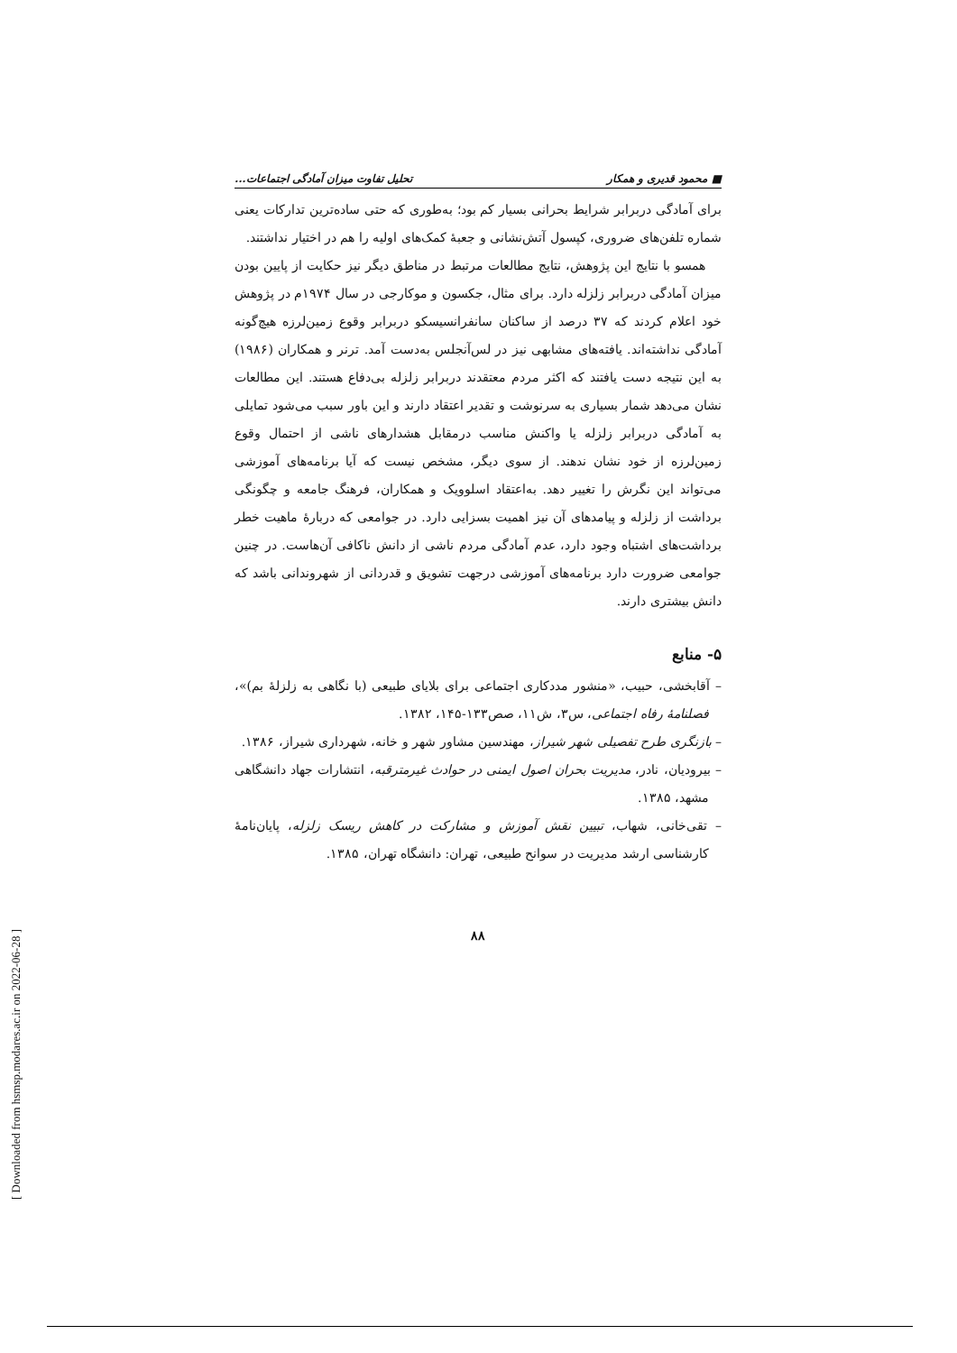■ محمود قدیری و همکار تحلیل تفاوت میزان آمادگی اجتماعات...
برای آمادگی دربرابر شرایط بحرانی بسیار کم بود؛ به‌طوری که حتی ساده‌ترین تدارکات یعنی شماره تلفن‌های ضروری، کپسول آتش‌نشانی و جعبهٔ کمک‌های اولیه را هم در اختیار نداشتند.
همسو با نتایج این پژوهش، نتایج مطالعات مرتبط در مناطق دیگر نیز حکایت از پایین بودن میزان آمادگی دربرابر زلزله دارد. برای مثال، جکسون و موکارجی در سال ۱۹۷۴م در پژوهش خود اعلام کردند که ۳۷ درصد از ساکنان سانفرانسیسکو دربرابر وقوع زمین‌لرزه هیچ‌گونه آمادگی نداشته‌اند. یافته‌های مشابهی نیز در لس‌آنجلس به‌دست آمد. ترنر و همکاران (۱۹۸۶) به این نتیجه دست یافتند که اکثر مردم معتقدند دربرابر زلزله بی‌دفاع هستند. این مطالعات نشان می‌دهد شمار بسیاری به سرنوشت و تقدیر اعتقاد دارند و این باور سبب می‌شود تمایلی به آمادگی دربرابر زلزله یا واکنش مناسب درمقابل هشدارهای ناشی از احتمال وقوع زمین‌لرزه از خود نشان ندهند. از سوی دیگر، مشخص نیست که آیا برنامه‌های آموزشی می‌تواند این نگرش را تغییر دهد. به‌اعتقاد اسلوویک و همکاران، فرهنگ جامعه و چگونگی برداشت از زلزله و پیامدهای آن نیز اهمیت بسزایی دارد. در جوامعی که دربارهٔ ماهیت خطر برداشت‌های اشتباه وجود دارد، عدم آمادگی مردم ناشی از دانش ناکافی آن‌هاست. در چنین جوامعی ضرورت دارد برنامه‌های آموزشی درجهت تشویق و قدردانی از شهروندانی باشد که دانش بیشتری دارند.
۵- منابع
– آقابخشی، حبیب، «منشور مددکاری اجتماعی برای بلایای طبیعی (با نگاهی به زلزلهٔ بم)»، فصلنامهٔ رفاه اجتماعی، س۳، ش۱۱، صص۱۳۳-۱۴۵، ۱۳۸۲.
– بازنگری طرح تفصیلی شهر شیراز، مهندسین مشاور شهر و خانه، شهرداری شیراز، ۱۳۸۶.
– بیرودیان، نادر، مدیریت بحران اصول ایمنی در حوادث غیرمترقبه، انتشارات جهاد دانشگاهی مشهد، ۱۳۸۵.
– تقی‌خانی، شهاب، تبیین نقش آموزش و مشارکت در کاهش ریسک زلزله، پایان‌نامهٔ کارشناسی ارشد مدیریت در سوانح طبیعی، تهران: دانشگاه تهران، ۱۳۸۵.
۸۸
[ Downloaded from hsmsp.modares.ac.ir on 2022-06-28 ]